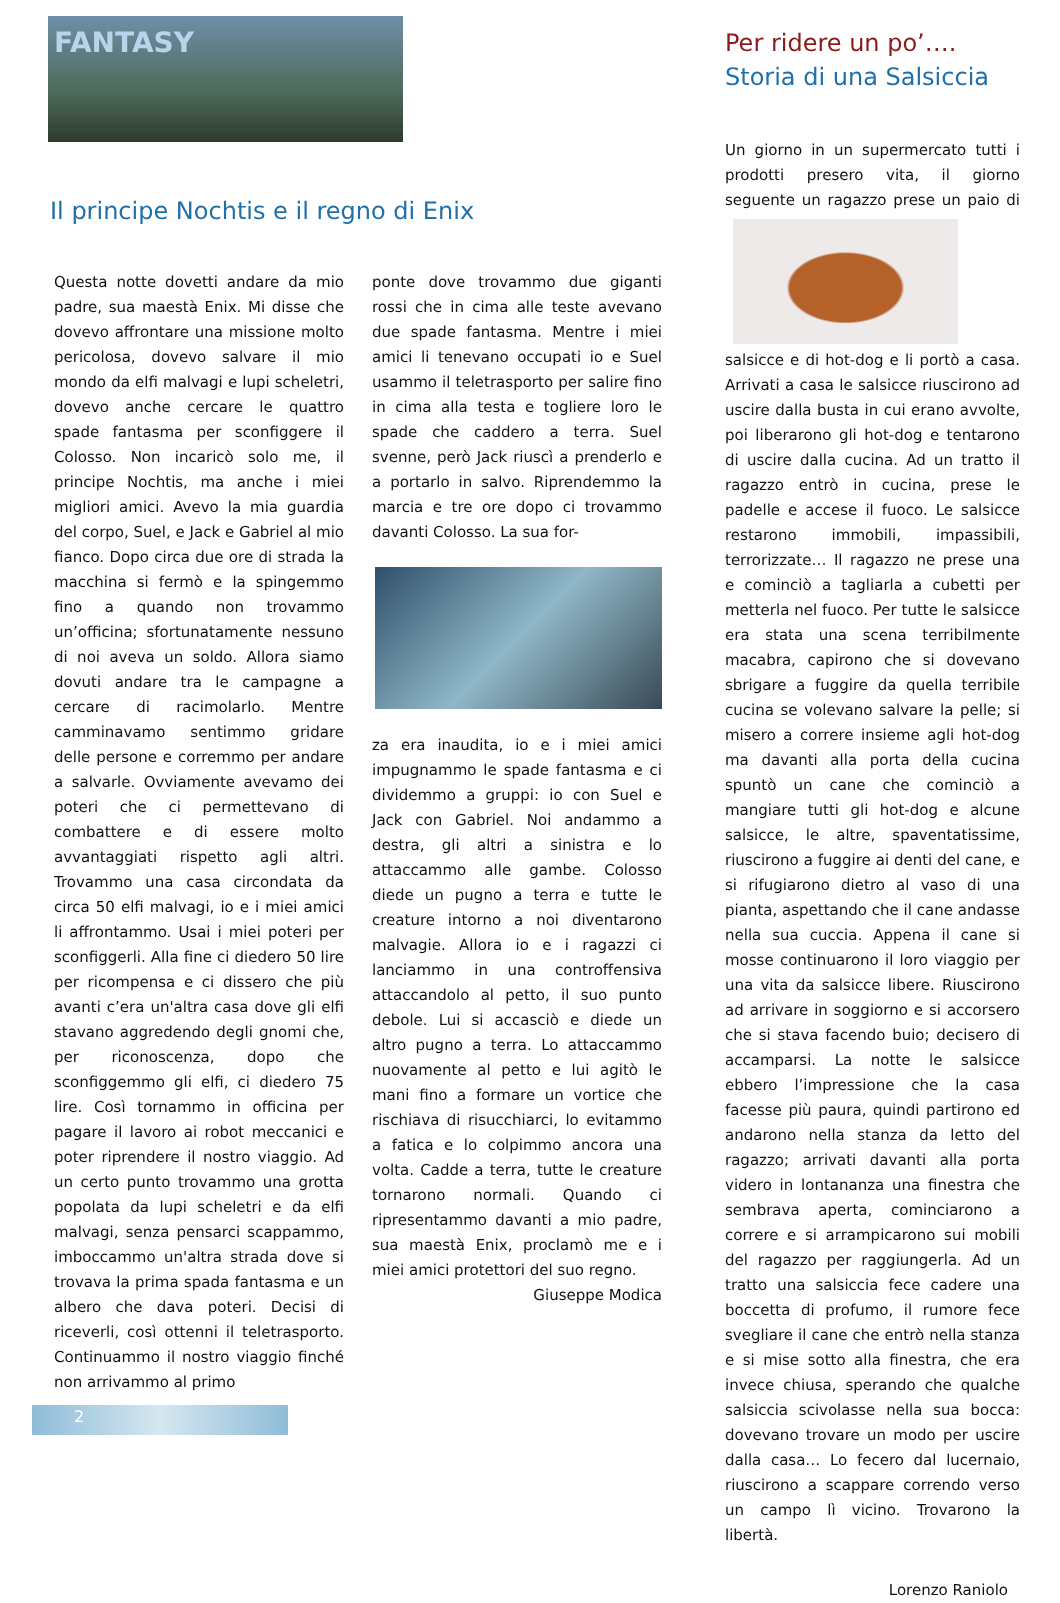FANTASY
Il principe Nochtis e il regno di Enix
Questa notte dovetti andare da mio padre, sua maestà Enix. Mi disse che dovevo affrontare una missione molto pericolosa, dovevo salvare il mio mondo da elfi malvagi e lupi scheletri, dovevo anche cercare le quattro spade fantasma per sconfiggere il Colosso. Non incaricò solo me, il principe Nochtis, ma anche i miei migliori amici. Avevo la mia guardia del corpo, Suel, e Jack e Gabriel al mio fianco. Dopo circa due ore di strada la macchina si fermò e la spingemmo fino a quando non trovammo un’officina; sfortunatamente nessuno di noi aveva un soldo. Allora siamo dovuti andare tra le campagne a cercare di racimolarlo. Mentre camminavamo sentimmo gridare delle persone e corremmo per andare a salvarle. Ovviamente avevamo dei poteri che ci permettevano di combattere e di essere molto avvantaggiati rispetto agli altri. Trovammo una casa circondata da circa 50 elfi malvagi, io e i miei amici li affrontammo. Usai i miei poteri per sconfiggerli. Alla fine ci diedero 50 lire per ricompensa e ci dissero che più avanti c’era un'altra casa dove gli elfi stavano aggredendo degli gnomi che, per riconoscenza, dopo che sconfiggemmo gli elfi, ci diedero 75 lire. Così tornammo in officina per pagare il lavoro ai robot meccanici e poter riprendere il nostro viaggio. Ad un certo punto trovammo una grotta popolata da lupi scheletri e da elfi malvagi, senza pensarci scappammo, imboccammo un'altra strada dove si trovava la prima spada fantasma e un albero che dava poteri. Decisi di riceverli, così ottenni il teletrasporto. Continuammo il nostro viaggio finché non arrivammo al primo
ponte dove trovammo due giganti rossi che in cima alle teste avevano due spade fantasma. Mentre i miei amici li tenevano occupati io e Suel usammo il teletrasporto per salire fino in cima alla testa e togliere loro le spade che caddero a terra. Suel svenne, però Jack riuscì a prenderlo e a portarlo in salvo. Riprendemmo la marcia e tre ore dopo ci trovammo davanti Colosso. La sua for-
za era inaudita, io e i miei amici impugnammo le spade fantasma e ci dividemmo a gruppi: io con Suel e Jack con Gabriel. Noi andammo a destra, gli altri a sinistra e lo attaccammo alle gambe. Colosso diede un pugno a terra e tutte le creature intorno a noi diventarono malvagie. Allora io e i ragazzi ci lanciammo in una controffensiva attaccandolo al petto, il suo punto debole. Lui si accasciò e diede un altro pugno a terra. Lo attaccammo nuovamente al petto e lui agitò le mani fino a formare un vortice che rischiava di risucchiarci, lo evitammo a fatica e lo colpimmo ancora una volta. Cadde a terra, tutte le creature tornarono normali. Quando ci ripresentammo davanti a mio padre, sua maestà Enix, proclamò me e i miei amici protettori del suo regno.
Giuseppe Modica
Per ridere un po’….
Storia di una Salsiccia
Un giorno in un supermercato tutti i prodotti presero vita, il giorno seguente
un ragazzo prese un paio di salsicce e di hot-dog e li portò a casa. Arrivati a casa le salsicce riuscirono ad uscire dalla busta in cui erano avvolte, poi liberarono gli hot-dog e tentarono di uscire dalla cucina. Ad un tratto il ragazzo entrò in cucina, prese le padelle e accese il fuoco. Le salsicce restarono immobili, impassibili, terrorizzate… Il ragazzo ne prese una e cominciò a tagliarla a cubetti per metterla nel fuoco. Per tutte le salsicce era stata una scena terribilmente macabra, capirono che si dovevano sbrigare a fuggire da quella terribile cucina se volevano salvare la pelle; si misero a correre insieme agli hot-dog ma davanti alla porta della cucina spuntò un cane che cominciò a mangiare tutti gli hot-dog e alcune salsicce, le altre, spaventatissime, riuscirono a fuggire ai denti del cane, e si rifugiarono dietro al vaso di una pianta, aspettando che il cane andasse nella sua cuccia. Appena il cane si mosse continuarono il loro viaggio per una vita da salsicce libere. Riuscirono ad arrivare in soggiorno e si accorsero che si stava facendo buio; decisero di accamparsi. La notte le salsicce ebbero l’impressione che la casa facesse più paura, quindi partirono ed andarono nella stanza da letto del ragazzo; arrivati davanti alla porta videro in lontananza una finestra che sembrava aperta, cominciarono a correre e si arrampicarono sui mobili del ragazzo per raggiungerla. Ad un tratto una salsiccia fece cadere una boccetta di profumo, il rumore fece svegliare il cane che entrò nella stanza e si mise sotto alla finestra, che era invece chiusa, sperando che qualche salsiccia scivolasse nella sua bocca: dovevano trovare un modo per uscire dalla casa… Lo fecero dal lucernaio, riuscirono a scappare correndo verso un campo lì vicino. Trovarono la libertà.
Lorenzo Raniolo
2